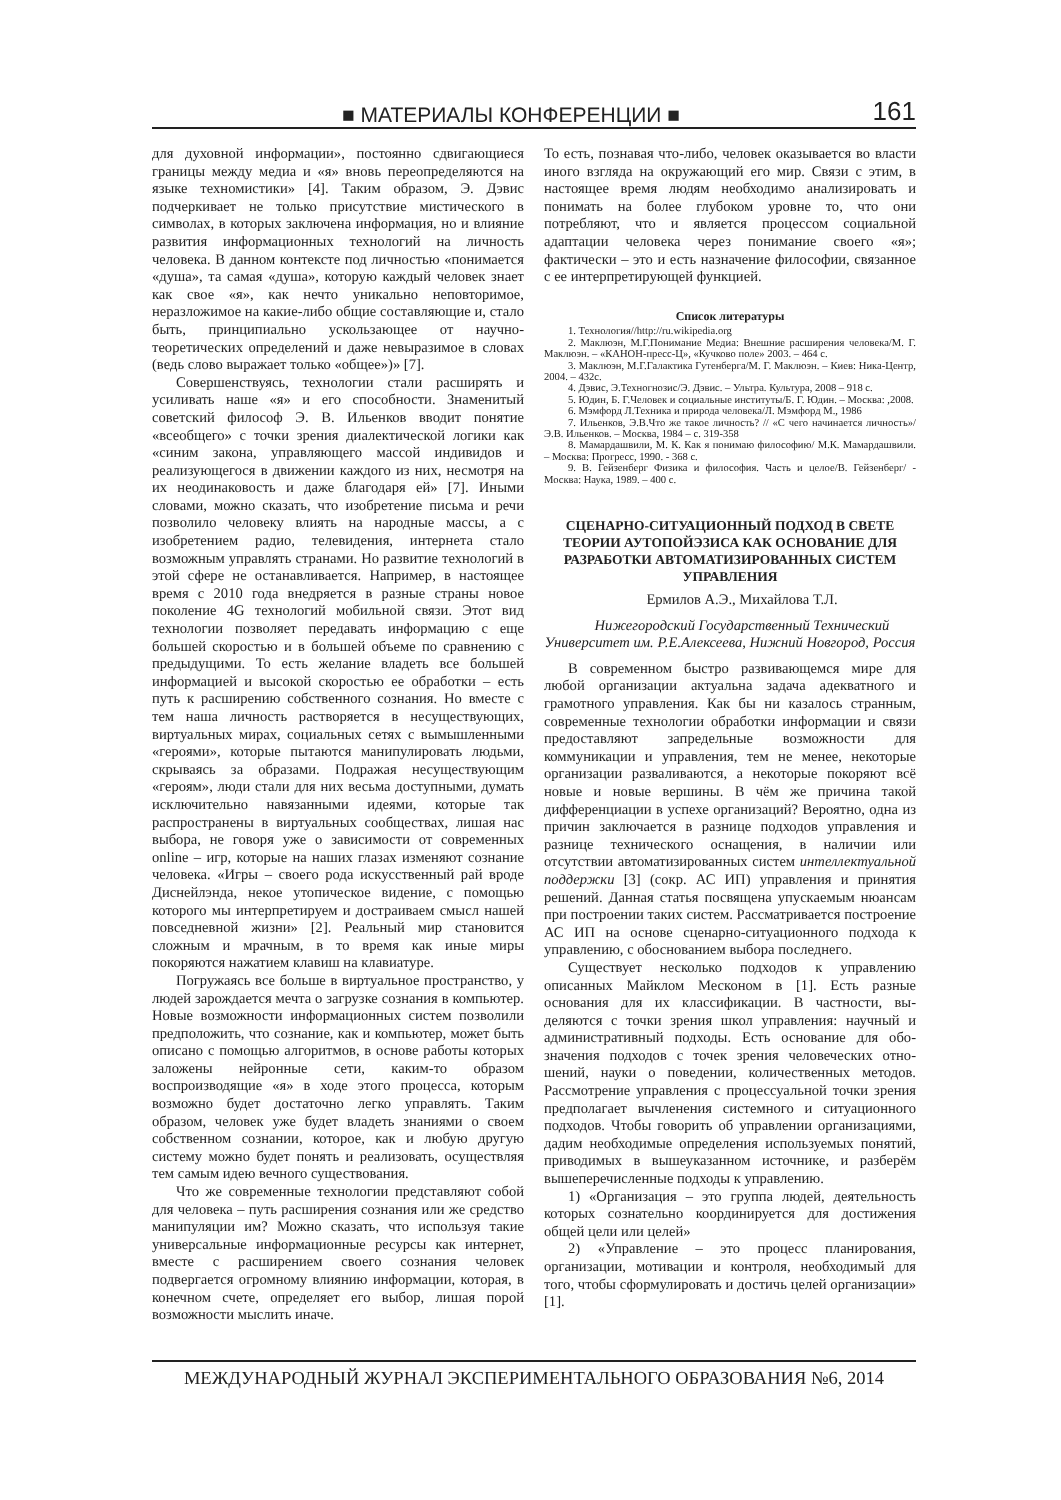■ МАТЕРИАЛЫ КОНФЕРЕНЦИИ ■ 161
для духовной информации», постоянно сдвигающие­ся границы между медиа и «я» вновь переопределя­ются на языке техномистики» [4]. Таким образом, Э. Дэвис подчеркивает не только присутствие мистиче­ского в символах, в которых заключена информация, но и влияние развития информационных технологий на личность человека. В данном контексте под лично­стью «понимается «душа», та самая «душа», которую каждый человек знает как свое «я», как нечто уни­кально неповторимое, неразложимое на какие-либо общие составляющие и, стало быть, принципиально ускользающее от научно-теоретических определений и даже невыразимое в словах (ведь слово выражает только «общее»)» [7].
Совершенствуясь, технологии стали расширять и усиливать наше «я» и его способности. Знаменитый советский философ Э. В. Ильенков вводит понятие «всеобщего» с точки зрения диалектической логики как «синим закона, управляющего массой индивидов и реализующегося в движении каждого из них, не­смотря на их неодинаковость и даже благодаря ей» [7]. Иными словами, можно сказать, что изобретение письма и речи позволило человеку влиять на народ­ные массы, а с изобретением радио, телевидения, интернета стало возможным управлять странами. Но развитие технологий в этой сфере не останавливает­ся. Например, в настоящее время с 2010 года внедря­ется в разные страны новое поколение 4G техноло­гий мобильной связи. Этот вид технологии позволяет передавать информацию с еще большей скоростью и в большей объеме по сравнению с предыдущими. То есть желание владеть все большей информацией и высокой скоростью ее обработки – есть путь к расши­рению собственного сознания. Но вместе с тем наша личность растворяется в несуществующих, виртуаль­ных мирах, социальных сетях с вымышленными «ге­роями», которые пытаются манипулировать людьми, скрываясь за образами. Подражая несуществующим «героям», люди стали для них весьма доступными, думать исключительно навязанными идеями, кото­рые так распространены в виртуальных сообществах, лишая нас выбора, не говоря уже о зависимости от современных online – игр, которые на наших глазах изменяют сознание человека. «Игры – своего рода ис­кусственный рай вроде Диснейлэнда, некое утопиче­ское видение, с помощью которого мы интерпретиру­ем и достраиваем смысл нашей повседневной жизни» [2]. Реальный мир становится сложным и мрачным, в то время как иные миры покоряются нажатием кла­виш на клавиатуре.
Погружаясь все больше в виртуальное простран­ство, у людей зарождается мечта о загрузке сознания в компьютер. Новые возможности информационных систем позволили предположить, что сознание, как и компьютер, может быть описано с помощью алгорит­мов, в основе работы которых заложены нейронные сети, каким-то образом воспроизводящие «я» в ходе этого процесса, которым возможно будет достаточно легко управлять. Таким образом, человек уже будет владеть знаниями о своем собственном сознании, которое, как и любую другую систему можно будет понять и реализовать, осуществляя тем самым идею вечного существования.
Что же современные технологии представляют собой для человека – путь расширения сознания или же средство манипуляции им? Можно сказать, что используя такие универсальные информационные ресурсы как интернет, вместе с расширением своего сознания человек подвергается огромному влиянию информации, которая, в конечном счете, определяет его выбор, лишая порой возможности мыслить иначе.
То есть, познавая что-либо, человек оказывается во власти иного взгляда на окружающий его мир. Связи с этим, в настоящее время людям необходимо анали­зировать и понимать на более глубоком уровне то, что они потребляют, что и является процессом социаль­ной адаптации человека через понимание своего «я»; фактически – это и есть назначение философии, свя­занное с ее интерпретирующей функцией.
Список литературы
1. Технология//http://ru.wikipedia.org
2. Маклюэн, М.Г.Понимание Медиа: Внешние расширения человека/М. Г. Маклюэн. – «КАНОН-пресс-Ц», «Кучково поле» 2003. – 464 с.
3. Маклюэн, М.Г.Галактика Гутенберга/М. Г. Маклюэн. – Киев: Ника-Центр, 2004. – 432с.
4. Дэвис, Э.Техногнозис/Э. Дэвис. – Ультра. Культура, 2008 – 918 с.
5. Юдин, Б. Г.Человек и социальные институты/Б. Г. Юдин. – Москва: ,2008.
6. Мэмфорд Л.Техника и природа человека/Л. Мэмфорд М., 1986
7. Ильенков, Э.В.Что же такое личность? // «С чего начинается личность»/ Э.В. Ильенков. – Москва, 1984 – с. 319-358
8. Мамардашвили, М. К. Как я понимаю философию/ М.К. Ма­мардашвили. – Москва: Прогресс, 1990. - 368 с.
9. В. Гейзенберг Физика и философия. Часть и целое/В. Гейзен­берг/ - Москва: Наука, 1989. – 400 с.
СЦЕНАРНО-СИТУАЦИОННЫЙ ПОДХОД В СВЕТЕ ТЕОРИИ АУТОПОЙЭЗИСА КАК ОСНОВАНИЕ ДЛЯ РАЗРАБОТКИ АВТОМАТИЗИРОВАННЫХ СИСТЕМ УПРАВЛЕНИЯ
Ермилов А.Э., Михайлова Т.Л.
Нижегородский Государственный Технический Университет им. Р.Е.Алексеева, Нижний Новгород, Россия
В современном быстро развивающемся мире для любой организации актуальна задача адекватного и грамотного управления. Как бы ни казалось стран­ным, современные технологии обработки информа­ции и связи предоставляют запредельные возможно­сти для коммуникации и управления, тем не менее, некоторые организации разваливаются, а некоторые покоряют всё новые и новые вершины. В чём же при­чина такой дифференциации в успехе организаций? Вероятно, одна из причин заключается в разнице под­ходов управления и разнице технического оснаще­ния, в наличии или отсутствии автоматизированных систем интеллектуальной поддержки [3] (сокр. АС ИП) управления и принятия решений. Данная статья посвящена упускаемым нюансам при построении та­ких систем. Рассматривается построение АС ИП на основе сценарно-ситуационного подхода к управле­нию, с обоснованием выбора последнего.
Существует несколько подходов к управлению описанных Майклом Месконом в [1]. Есть разные основания для их классификации. В частности, вы­деляются с точки зрения школ управления: научный и административный подходы. Есть основание для обо­значения подходов с точек зрения человеческих отно­шений, науки о поведении, количественных методов. Рассмотрение управления с процессуальной точки зрения предполагает вычленения системного и ситу­ационного подходов. Чтобы говорить об управлении организациями, дадим необходимые определения ис­пользуемых понятий, приводимых в вышеуказанном источнике, и разберём вышеперечисленные подходы к управлению.
1) «Организация – это группа людей, деятель­ность которых сознательно координируется для до­стижения общей цели или целей»
2) «Управление – это процесс планирования, организации, мотивации и контроля, необходимый для того, чтобы сформулировать и достичь целей ор­ганизации» [1].
МЕЖДУНАРОДНЫЙ ЖУРНАЛ ЭКСПЕРИМЕНТАЛЬНОГО ОБРАЗОВАНИЯ №6, 2014